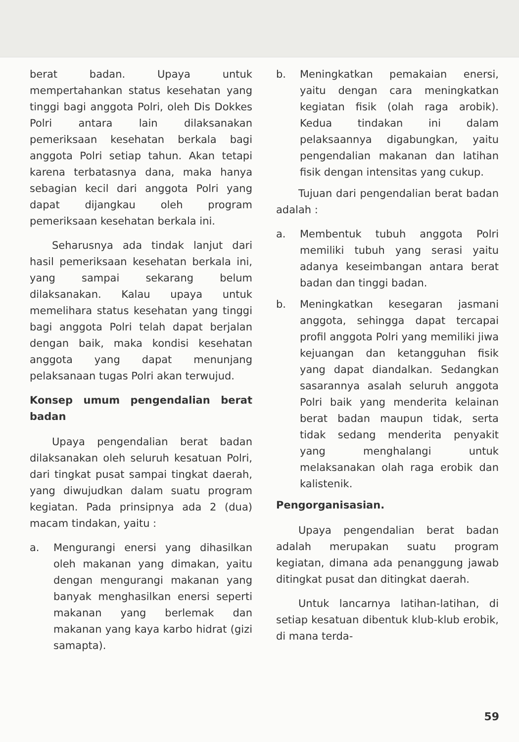berat badan. Upaya untuk mempertahankan status kesehatan yang tinggi bagi anggota Polri, oleh Dis Dokkes Polri antara lain dilaksanakan pemeriksaan kesehatan berkala bagi anggota Polri setiap tahun. Akan tetapi karena terbatasnya dana, maka hanya sebagian kecil dari anggota Polri yang dapat dijangkau oleh program pemeriksaan kesehatan berkala ini.
Seharusnya ada tindak lanjut dari hasil pemeriksaan kesehatan berkala ini, yang sampai sekarang belum dilaksanakan. Kalau upaya untuk memelihara status kesehatan yang tinggi bagi anggota Polri telah dapat berjalan dengan baik, maka kondisi kesehatan anggota yang dapat menunjang pelaksanaan tugas Polri akan terwujud.
Konsep umum pengendalian berat badan
Upaya pengendalian berat badan dilaksanakan oleh seluruh kesatuan Polri, dari tingkat pusat sampai tingkat daerah, yang diwujudkan dalam suatu program kegiatan. Pada prinsipnya ada 2 (dua) macam tindakan, yaitu :
a. Mengurangi enersi yang dihasilkan oleh makanan yang dimakan, yaitu dengan mengurangi makanan yang banyak menghasilkan enersi seperti makanan yang berlemak dan makanan yang kaya karbo hidrat (gizi samapta).
b. Meningkatkan pemakaian enersi, yaitu dengan cara meningkatkan kegiatan fisik (olah raga arobik). Kedua tindakan ini dalam pelaksaannya digabungkan, yaitu pengendalian makanan dan latihan fisik dengan intensitas yang cukup.
Tujuan dari pengendalian berat badan adalah :
a. Membentuk tubuh anggota Polri memiliki tubuh yang serasi yaitu adanya keseimbangan antara berat badan dan tinggi badan.
b. Meningkatkan kesegaran jasmani anggota, sehingga dapat tercapai profil anggota Polri yang memiliki jiwa kejuangan dan ketangguhan fisik yang dapat diandalkan. Sedangkan sasarannya asalah seluruh anggota Polri baik yang menderita kelainan berat badan maupun tidak, serta tidak sedang menderita penyakit yang menghalangi untuk melaksanakan olah raga erobik dan kalistenik.
Pengorganisasian.
Upaya pengendalian berat badan adalah merupakan suatu program kegiatan, dimana ada penanggung jawab ditingkat pusat dan ditingkat daerah.
Untuk lancarnya latihan-latihan, di setiap kesatuan dibentuk klub-klub erobik, di mana terda-
59